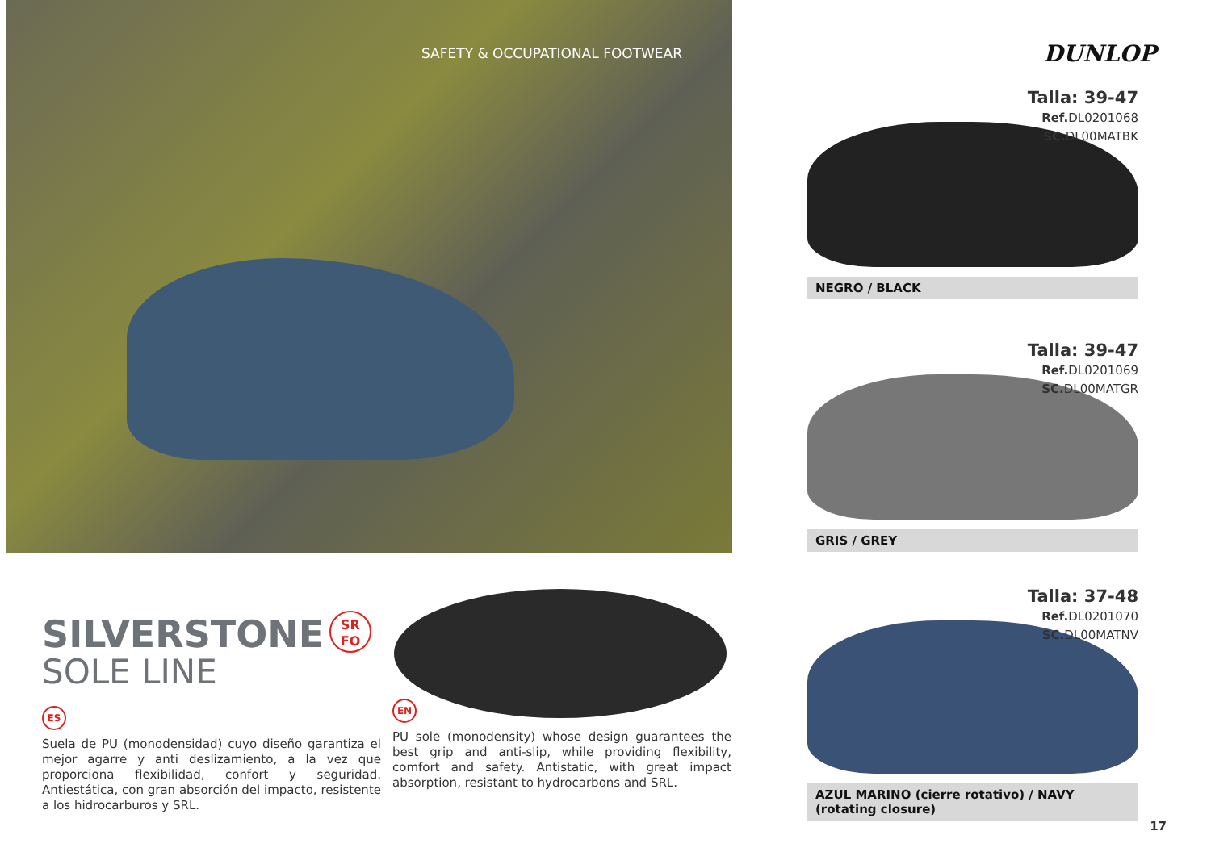SAFETY & OCCUPATIONAL FOOTWEAR
SILVERSTONE
SOLE LINE
ES
Suela de PU (monodensidad) cuyo diseño garantiza el mejor agarre y anti deslizamiento, a la vez que proporciona flexibilidad, confort y seguridad. Antiestática, con gran absorción del impacto, resistente a los hidrocarburos y SRL.
SR
FO
EN
PU sole (monodensity) whose design guarantees the best grip and anti-slip, while providing flexibility, comfort and safety. Antistatic, with great impact absorption, resistant to hydrocarbons and SRL.
DUNLOP
Talla: 39-47
Ref. DL0201068
SC. DL00MATBK
NEGRO / BLACK
Talla: 39-47
Ref. DL0201069
SC. DL00MATGR
GRIS / GREY
Talla: 37-48
Ref. DL0201070
SC. DL00MATNV
AZUL MARINO (cierre rotativo) / NAVY (rotating closure)
17